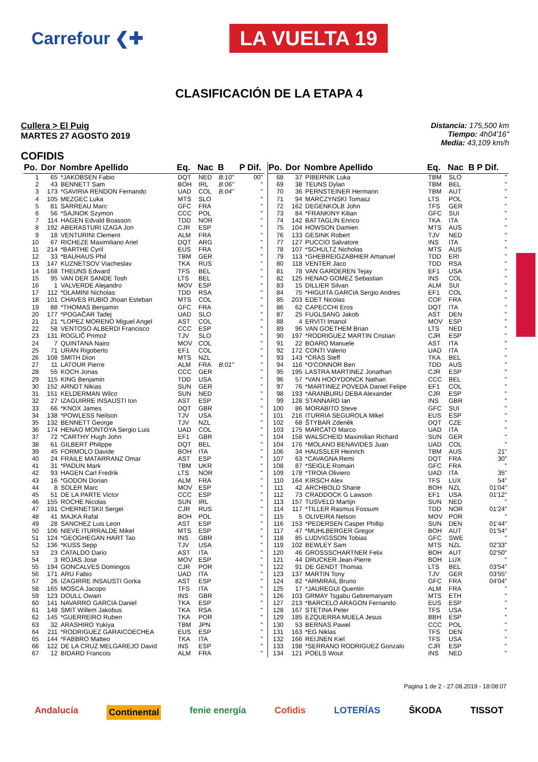Carrefour ❮✚ LA VUELTA 19
CLASIFICACIÓN DE LA ETAPA 4
Cullera > El Puig
MARTES 27 AGOSTO 2019
Distancia: 175,500 km
Tiempo: 4h04'16"
Media: 43,109 km/h
COFIDIS
| Po. | Dor | Nombre Apellido | Eq. | Nac | B | P | Dif. |
| --- | --- | --- | --- | --- | --- | --- | --- |
| 1 | 65 | *JAKOBSEN Fabio | DQT | NED | B:10" | | 00" |
| 2 | 43 | BENNETT Sam | BOH | IRL | B:06" | | '' |
| 3 | 173 | *GAVIRIA RENDON Fernando | UAD | COL | B:04" | | '' |
| 4 | 105 | MEZGEC Luka | MTS | SLO | | | '' |
| 5 | 81 | SARREAU Marc | GFC | FRA | | | '' |
| 6 | 56 | *SAJNOK Szymon | CCC | POL | | | '' |
| 7 | 114 | HAGEN Edvald Boasson | TDD | NOR | | | '' |
| 8 | 192 | ABERASTURI IZAGA Jon | CJR | ESP | | | '' |
| 9 | 18 | VENTURINI Clement | ALM | FRA | | | '' |
| 10 | 67 | RICHEZE Maximiliano Ariel | DQT | ARG | | | '' |
| 11 | 214 | *BARTHE Cyril | EUS | FRA | | | '' |
| 12 | 33 | *BAUHAUS Phil | TBM | GER | | | '' |
| 13 | 147 | KUZNETSOV Viacheslav | TKA | RUS | | | '' |
| 14 | 168 | THEUNS Edward | TFS | BEL | | | '' |
| 15 | 95 | VAN DER SANDE Tosh | LTS | BEL | | | '' |
| 16 | 1 | VALVERDE Alejandro | MOV | ESP | | | '' |
| 17 | 112 | *DLAMINI Nicholas | TDD | RSA | | | '' |
| 18 | 101 | CHAVES RUBIO Jhoan Esteban | MTS | COL | | | '' |
| 19 | 88 | *THOMAS Benjamin | GFC | FRA | | | '' |
| 20 | 177 | *POGAČAR Tadej | UAD | SLO | | | '' |
| 21 | 21 | *LOPEZ MORENO Miguel Angel | AST | COL | | | '' |
| 22 | 58 | VENTOSO ALBERDI Francisco | CCC | ESP | | | '' |
| 23 | 131 | ROGLIČ Primož | TJV | SLO | | | '' |
| 24 | 7 | QUINTANA Nairo | MOV | COL | | | '' |
| 25 | 71 | URAN Rigoberto | EF1 | COL | | | '' |
| 26 | 108 | SMITH Dion | MTS | NZL | | | '' |
| 27 | 11 | LATOUR Pierre | ALM | FRA | B:01" | | '' |
| 28 | 55 | KOCH Jonas | CCC | GER | | | '' |
| 29 | 115 | KING Benjamin | TDD | USA | | | '' |
| 30 | 152 | ARNDT Nikias | SUN | GER | | | '' |
| 31 | 151 | KELDERMAN Wilco | SUN | NED | | | '' |
| 32 | 27 | IZAGUIRRE INSAUSTI Ion | AST | ESP | | | '' |
| 33 | 66 | *KNOX James | DQT | GBR | | | '' |
| 34 | 138 | *POWLESS Neilson | TJV | USA | | | '' |
| 35 | 132 | BENNETT George | TJV | NZL | | | '' |
| 36 | 174 | HENAO MONTOYA Sergio Luis | UAD | COL | | | '' |
| 37 | 72 | *CARTHY Hugh John | EF1 | GBR | | | '' |
| 38 | 61 | GILBERT Philippe | DQT | BEL | | | '' |
| 39 | 45 | FORMOLO Davide | BOH | ITA | | | '' |
| 40 | 24 | FRAILE MATARRANZ Omar | AST | ESP | | | '' |
| 41 | 31 | *PADUN Mark | TBM | UKR | | | '' |
| 42 | 93 | HAGEN Carl Fredrik | LTS | NOR | | | '' |
| 43 | 16 | *GODON Dorian | ALM | FRA | | | '' |
| 44 | 8 | SOLER Marc | MOV | ESP | | | '' |
| 45 | 51 | DE LA PARTE Victor | CCC | ESP | | | '' |
| 46 | 155 | ROCHE Nicolas | SUN | IRL | | | '' |
| 47 | 191 | CHERNETSKII Sergei | CJR | RUS | | | '' |
| 48 | 41 | MAJKA Rafal | BOH | POL | | | '' |
| 49 | 28 | SANCHEZ Luis Leon | AST | ESP | | | '' |
| 50 | 106 | NIEVE ITURRALDE Mikel | MTS | ESP | | | '' |
| 51 | 124 | *GEOGHEGAN HART Tao | INS | GBR | | | '' |
| 52 | 136 | *KUSS Sepp | TJV | USA | | | '' |
| 53 | 23 | CATALDO Dario | AST | ITA | | | '' |
| 54 | 3 | ROJAS Jose | MOV | ESP | | | '' |
| 55 | 194 | GONCALVES Domingos | CJR | POR | | | '' |
| 56 | 171 | ARU Fabio | UAD | ITA | | | '' |
| 57 | 26 | IZAGIRRE INSAUSTI Gorka | AST | ESP | | | '' |
| 58 | 165 | MOSCA Jacopo | TFS | ITA | | | '' |
| 59 | 123 | DOULL Owain | INS | GBR | | | '' |
| 60 | 141 | NAVARRO GARCIA Daniel | TKA | ESP | | | '' |
| 61 | 148 | SMIT Willem Jakobus | TKA | RSA | | | '' |
| 62 | 145 | *GUERREIRO Ruben | TKA | POR | | | '' |
| 63 | 32 | ARASHIRO Yukiya | TBM | JPN | | | '' |
| 64 | 211 | *RODRIGUEZ GARAICOECHEA | EUS | ESP | | | '' |
| 65 | 144 | *FABBRO Matteo | TKA | ITA | | | '' |
| 66 | 122 | DE LA CRUZ MELGAREJO David | INS | ESP | | | '' |
| 67 | 12 | BIDARD Francois | ALM | FRA | | | '' |
| Po. | Dor | Nombre Apellido | Eq. | Nac | B | P | Dif. |
| --- | --- | --- | --- | --- | --- | --- | --- |
| 68 | 37 | PIBERNIK Luka | TBM | SLO | | | '' |
| 69 | 38 | TEUNS Dylan | TBM | BEL | | | '' |
| 70 | 36 | PERNSTEINER Hermann | TBM | AUT | | | '' |
| 71 | 94 | MARCZYNSKI Tomasz | LTS | POL | | | '' |
| 72 | 162 | DEGENKOLB John | TFS | GER | | | '' |
| 73 | 84 | *FRANKINY Kilian | GFC | SUI | | | '' |
| 74 | 142 | BATTAGLIN Enrico | TKA | ITA | | | '' |
| 75 | 104 | HOWSON Damien | MTS | AUS | | | '' |
| 76 | 133 | GESINK Robert | TJV | NED | | | '' |
| 77 | 127 | PUCCIO Salvatore | INS | ITA | | | '' |
| 78 | 107 | *SCHULTZ Nicholas | MTS | AUS | | | '' |
| 79 | 113 | *GHEBREIGZABHIER Amanuel | TDD | ERI | | | '' |
| 80 | 118 | VENTER Jaco | TDD | RSA | | | '' |
| 81 | 78 | VAN GARDEREN Tejay | EF1 | USA | | | '' |
| 82 | 125 | HENAO GOMEZ Sebastian | INS | COL | | | '' |
| 83 | 15 | DILLIER Silvan | ALM | SUI | | | '' |
| 84 | 75 | *HIGUITA GARCIA Sergio Andres | EF1 | COL | | | '' |
| 85 | 203 | EDET Nicolas | COF | FRA | | | '' |
| 86 | 62 | CAPECCHI Eros | DQT | ITA | | | '' |
| 87 | 25 | FUGLSANG Jakob | AST | DEN | | | '' |
| 88 | 4 | ERVITI Imanol | MOV | ESP | | | '' |
| 89 | 96 | VAN GOETHEM Brian | LTS | NED | | | '' |
| 90 | 197 | *RODRIGUEZ MARTIN Cristian | CJR | ESP | | | '' |
| 91 | 22 | BOARO Manuele | AST | ITA | | | '' |
| 92 | 172 | CONTI Valerio | UAD | ITA | | | '' |
| 93 | 143 | *CRAS Steff | TKA | BEL | | | '' |
| 94 | 116 | *O'CONNOR Ben | TDD | AUS | | | '' |
| 95 | 195 | LASTRA MARTINEZ Jonathan | CJR | ESP | | | '' |
| 96 | 57 | *VAN HOOYDONCK Nathan | CCC | BEL | | | '' |
| 97 | 76 | *MARTINEZ POVEDA Daniel Felipe | EF1 | COL | | | '' |
| 98 | 193 | *ARANBURU DEBA Alexander | CJR | ESP | | | '' |
| 99 | 128 | STANNARD Ian | INS | GBR | | | '' |
| 100 | 86 | MORABITO Steve | GFC | SUI | | | '' |
| 101 | 216 | ITURRIA SEGUROLA Mikel | EUS | ESP | | | '' |
| 102 | 68 | ŠTYBAR Zdeněk | DQT | CZE | | | '' |
| 103 | 175 | MARCATO Marco | UAD | ITA | | | '' |
| 104 | 158 | WALSCHEID Maximilian Richard | SUN | GER | | | '' |
| 104 | 176 | *MOLANO BENAVIDES Juan | UAD | COL | | | '' |
| 106 | 34 | HAUSSLER Heinrich | TBM | AUS | | | 21" |
| 107 | 63 | *CAVAGNA Remi | DQT | FRA | | | 30" |
| 108 | 87 | *SEIGLE Romain | GFC | FRA | | | '' |
| 109 | 178 | *TROIA Oliviero | UAD | ITA | | | 35" |
| 110 | 164 | KIRSCH Alex | TFS | LUX | | | 54" |
| 111 | 42 | ARCHBOLD Shane | BOH | NZL | | | 01'04" |
| 112 | 73 | CRADDOCK G Lawson | EF1 | USA | | | 01'12" |
| 113 | 157 | TUSVELD Martijn | SUN | NED | | | '' |
| 114 | 117 | *TILLER Rasmus Fossum | TDD | NOR | | | 01'24" |
| 115 | 5 | OLIVEIRA Nelson | MOV | POR | | | '' |
| 116 | 153 | *PEDERSEN Casper Phillip | SUN | DEN | | | 01'44" |
| 117 | 47 | *MUHLBERGER Gregor | BOH | AUT | | | 01'54" |
| 118 | 85 | LUDVIGSSON Tobias | GFC | SWE | | | '' |
| 119 | 102 | BEWLEY Sam | MTS | NZL | | | 02'33" |
| 120 | 46 | GROSSSCHARTNER Felix | BOH | AUT | | | 02'50" |
| 121 | 44 | DRUCKER Jean-Pierre | BOH | LUX | | | '' |
| 122 | 91 | DE GENDT Thomas | LTS | BEL | | | 03'54" |
| 123 | 137 | MARTIN Tony | TJV | GER | | | 03'55" |
| 124 | 82 | *ARMIRAIL Bruno | GFC | FRA | | | 04'04" |
| 125 | 17 | *JAUREGUI Quentin | ALM | FRA | | | '' |
| 126 | 103 | GRMAY Tsgabu Gebremaryam | MTS | ETH | | | '' |
| 127 | 213 | *BARCELO ARAGON Fernando | EUS | ESP | | | '' |
| 128 | 167 | STETINA Peter | TFS | USA | | | '' |
| 129 | 185 | EZQUERRA MUELA Jesus | BBH | ESP | | | '' |
| 130 | 53 | BERNAS Pawel | CCC | POL | | | '' |
| 131 | 163 | *EG Niklas | TFS | DEN | | | '' |
| 132 | 166 | REIJNEN Kiel | TFS | USA | | | '' |
| 133 | 198 | *SERRANO RODRIGUEZ Gonzalo | CJR | ESP | | | '' |
| 134 | 121 | POELS Wout | INS | NED | | | '' |
Pagina 1 de 2 - 27.08.2019 - 18:08:07
Andalucía Continental fenie energía Cofidis LOTERÍAS ŠKODA TISSOT